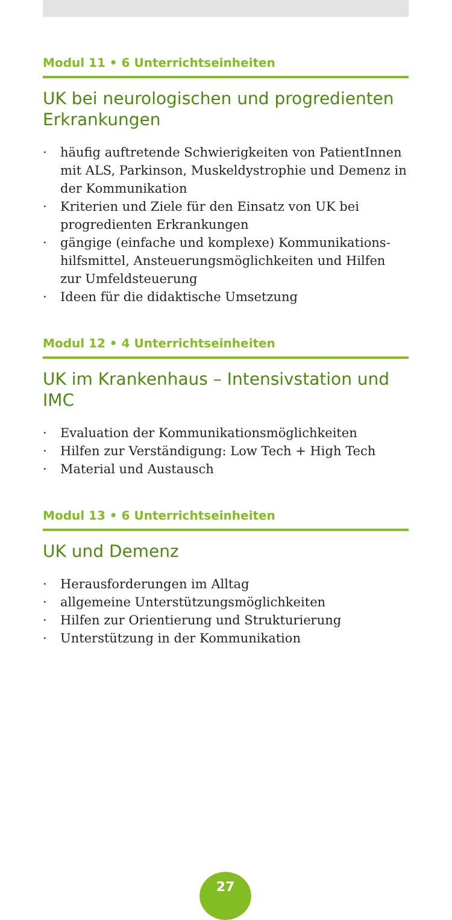Modul 11 • 6 Unterrichtseinheiten
UK bei neurologischen und progredienten Erkrankungen
· häufig auftretende Schwierigkeiten von PatientInnen mit ALS, Parkinson, Muskeldystrophie und Demenz in der Kommunikation
· Kriterien und Ziele für den Einsatz von UK bei progre­dienten Erkrankungen
· gängige (einfache und komplexe) Kommunikations­hilfsmittel, Ansteuerungsmöglichkeiten und Hilfen zur Umfeldsteuerung
· Ideen für die didaktische Umsetzung
Modul 12 • 4 Unterrichtseinheiten
UK im Krankenhaus – Intensivstation und IMC
· Evaluation der Kommunikationsmöglichkeiten
· Hilfen zur Verständigung: Low Tech + High Tech
· Material und Austausch
Modul 13 • 6 Unterrichtseinheiten
UK und Demenz
· Herausforderungen im Alltag
· allgemeine Unterstützungsmöglichkeiten
· Hilfen zur Orientierung und Strukturierung
· Unterstützung in der Kommunikation
27